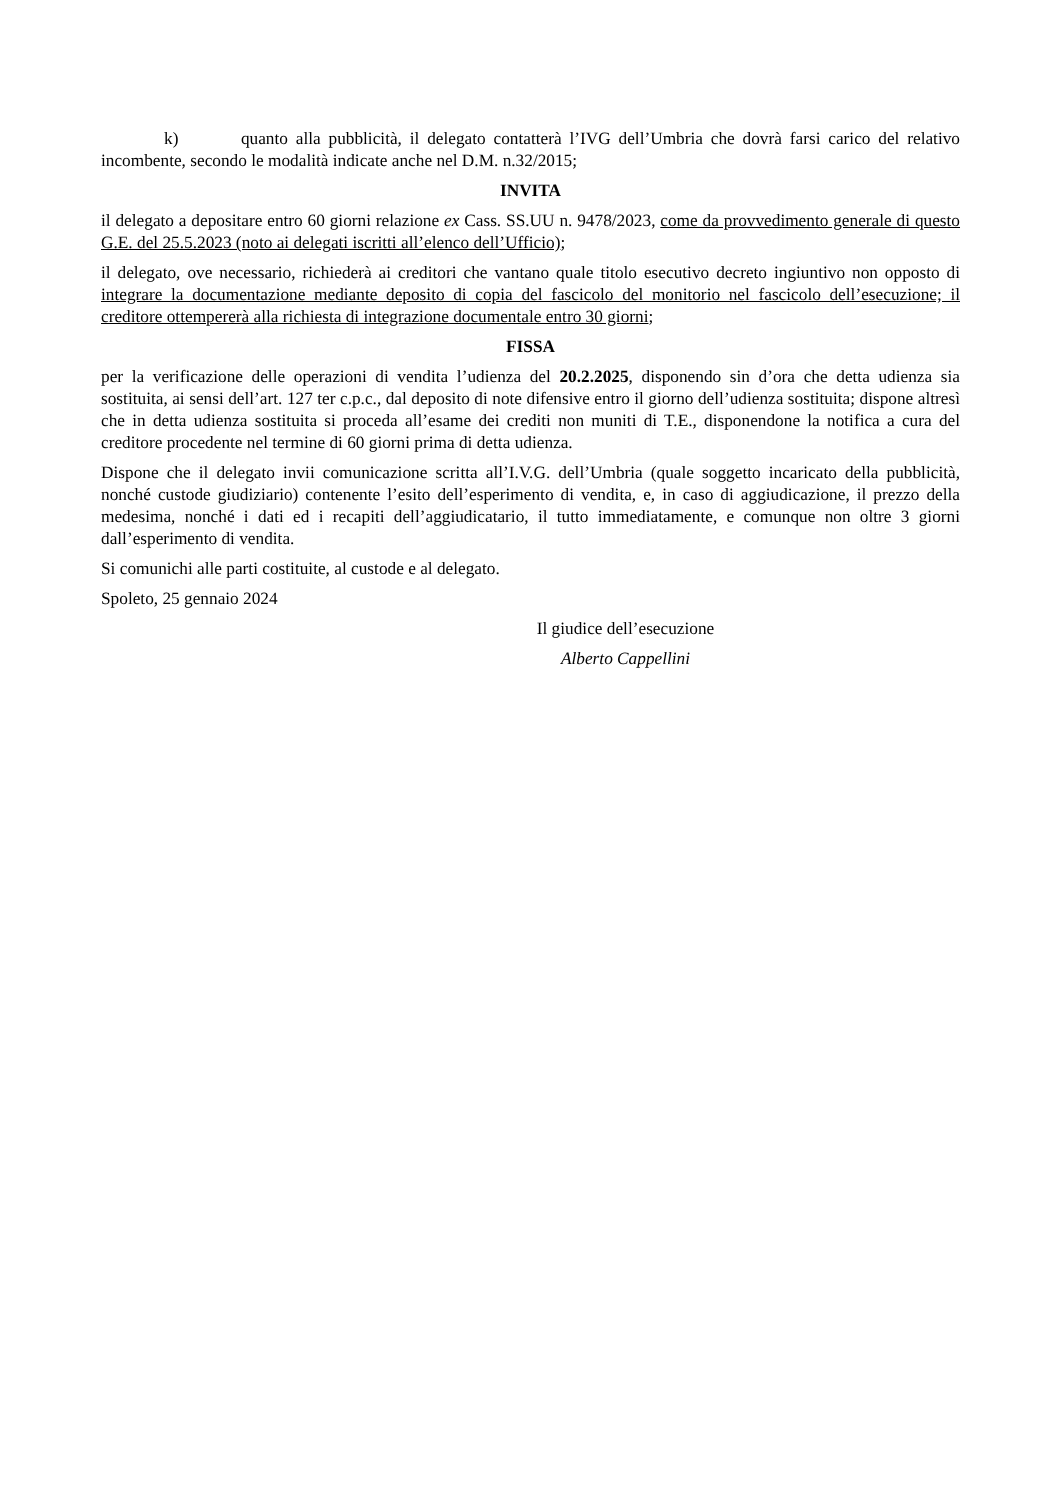k) quanto alla pubblicità, il delegato contatterà l’IVG dell’Umbria che dovrà farsi carico del relativo incombente, secondo le modalità indicate anche nel D.M. n.32/2015;
INVITA
il delegato a depositare entro 60 giorni relazione ex Cass. SS.UU n. 9478/2023, come da provvedimento generale di questo G.E. del 25.5.2023 (noto ai delegati iscritti all’elenco dell’Ufficio);
il delegato, ove necessario, richiederà ai creditori che vantano quale titolo esecutivo decreto ingiuntivo non opposto di integrare la documentazione mediante deposito di copia del fascicolo del monitorio nel fascicolo dell’esecuzione; il creditore ottempererà alla richiesta di integrazione documentale entro 30 giorni;
FISSA
per la verificazione delle operazioni di vendita l’udienza del 20.2.2025, disponendo sin d’ora che detta udienza sia sostituita, ai sensi dell’art. 127 ter c.p.c., dal deposito di note difensive entro il giorno dell’udienza sostituita; dispone altresì che in detta udienza sostituita si proceda all’esame dei crediti non muniti di T.E., disponendone la notifica a cura del creditore procedente nel termine di 60 giorni prima di detta udienza.
Dispone che il delegato invii comunicazione scritta all’I.V.G. dell’Umbria (quale soggetto incaricato della pubblicità, nonché custode giudiziario) contenente l’esito dell’esperimento di vendita, e, in caso di aggiudicazione, il prezzo della medesima, nonché i dati ed i recapiti dell’aggiudicatario, il tutto immediatamente, e comunque non oltre 3 giorni dall’esperimento di vendita.
Si comunichi alle parti costituite, al custode e al delegato.
Spoleto, 25 gennaio 2024
Il giudice dell’esecuzione
Alberto Cappellini